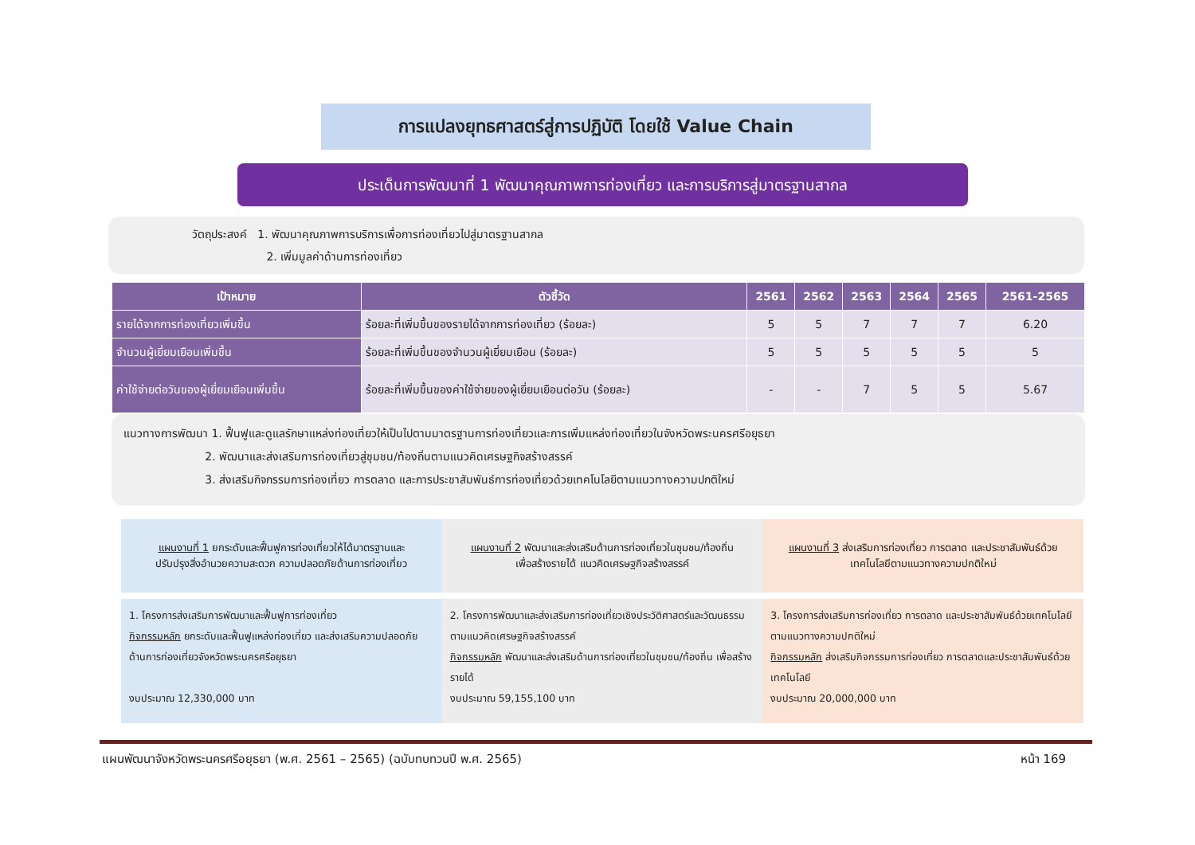การแปลงยุทธศาสตร์สู่การปฏิบัติ โดยใช้ Value Chain
ประเด็นการพัฒนาที่ 1 พัฒนาคุณภาพการท่องเที่ยว และการบริการสู่มาตรฐานสากล
วัตถุประสงค์ 1. พัฒนาคุณภาพการบริการเพื่อการท่องเที่ยวไปสู่มาตรฐานสากล
2. เพิ่มมูลค่าด้านการท่องเที่ยว
| เป้าหมาย | ตัวชี้วัด | 2561 | 2562 | 2563 | 2564 | 2565 | 2561-2565 |
| --- | --- | --- | --- | --- | --- | --- | --- |
| รายได้จากการท่องเที่ยวเพิ่มขึ้น | ร้อยละที่เพิ่มขึ้นของรายได้จากการท่องเที่ยว (ร้อยละ) | 5 | 5 | 7 | 7 | 7 | 6.20 |
| จำนวนผู้เยี่ยมเยือนเพิ่มขึ้น | ร้อยละที่เพิ่มขึ้นของจำนวนผู้เยี่ยมเยือน (ร้อยละ) | 5 | 5 | 5 | 5 | 5 | 5 |
| ค่าใช้จ่ายต่อวันของผู้เยี่ยมเยือนเพิ่มขึ้น | ร้อยละที่เพิ่มขึ้นของค่าใช้จ่ายของผู้เยี่ยมเยือนต่อวัน (ร้อยละ) | - | - | 7 | 5 | 5 | 5.67 |
แนวทางการพัฒนา 1. ฟื้นฟูและดูแลรักษาแหล่งท่องเที่ยวให้เป็นไปตามมาตรฐานการท่องเที่ยวและการเพิ่มแหล่งท่องเที่ยวในจังหวัดพระนครศรีอยุธยา
2. พัฒนาและส่งเสริมการท่องเที่ยวสู่ชุมชน/ท้องถิ่นตามแนวคิดเศรษฐกิจสร้างสรรค์
3. ส่งเสริมกิจกรรมการท่องเที่ยว การตลาด และการประชาสัมพันธ์การท่องเที่ยวด้วยเทคโนโลยีตามแนวทางความปกติใหม่
แผนงานที่ 1 ยกระดับและฟื้นฟูการท่องเที่ยวให้ได้มาตรฐานและปรับปรุงสิ่งอำนวยความสะดวก ความปลอดภัยด้านการท่องเที่ยว
แผนงานที่ 2 พัฒนาและส่งเสริมด้านการท่องเที่ยวในชุมชน/ท้องถิ่น เพื่อสร้างรายได้ แนวคิดเศรษฐกิจสร้างสรรค์
แผนงานที่ 3 ส่งเสริมการท่องเที่ยว การตลาด และประชาสัมพันธ์ด้วยเทคโนโลยีตามแนวทางความปกติใหม่
1. โครงการส่งเสริมการพัฒนาและฟื้นฟูการท่องเที่ยว
กิจกรรมหลัก ยกระดับและฟื้นฟูแหล่งท่องเที่ยว และส่งเสริมความปลอดภัยด้านการท่องเที่ยวจังหวัดพระนครศรีอยุธยา
งบประมาณ 12,330,000 บาท
2. โครงการพัฒนาและส่งเสริมการท่องเที่ยวเชิงประวัติศาสตร์และวัฒนธรรมตามแนวคิดเศรษฐกิจสร้างสรรค์
กิจกรรมหลัก พัฒนาและส่งเสริมด้านการท่องเที่ยวในชุมชน/ท้องถิ่น เพื่อสร้างรายได้
งบประมาณ 59,155,100 บาท
3. โครงการส่งเสริมการท่องเที่ยว การตลาด และประชาสัมพันธ์ด้วยเทคโนโลยีตามแนวทางความปกติใหม่
กิจกรรมหลัก ส่งเสริมกิจกรรมการท่องเที่ยว การตลาดและประชาสัมพันธ์ด้วยเทคโนโลยี
งบประมาณ 20,000,000 บาท
แผนพัฒนาจังหวัดพระนครศรีอยุธยา (พ.ศ. 2561 – 2565) (ฉบับทบทวนปี พ.ศ. 2565) หน้า 169